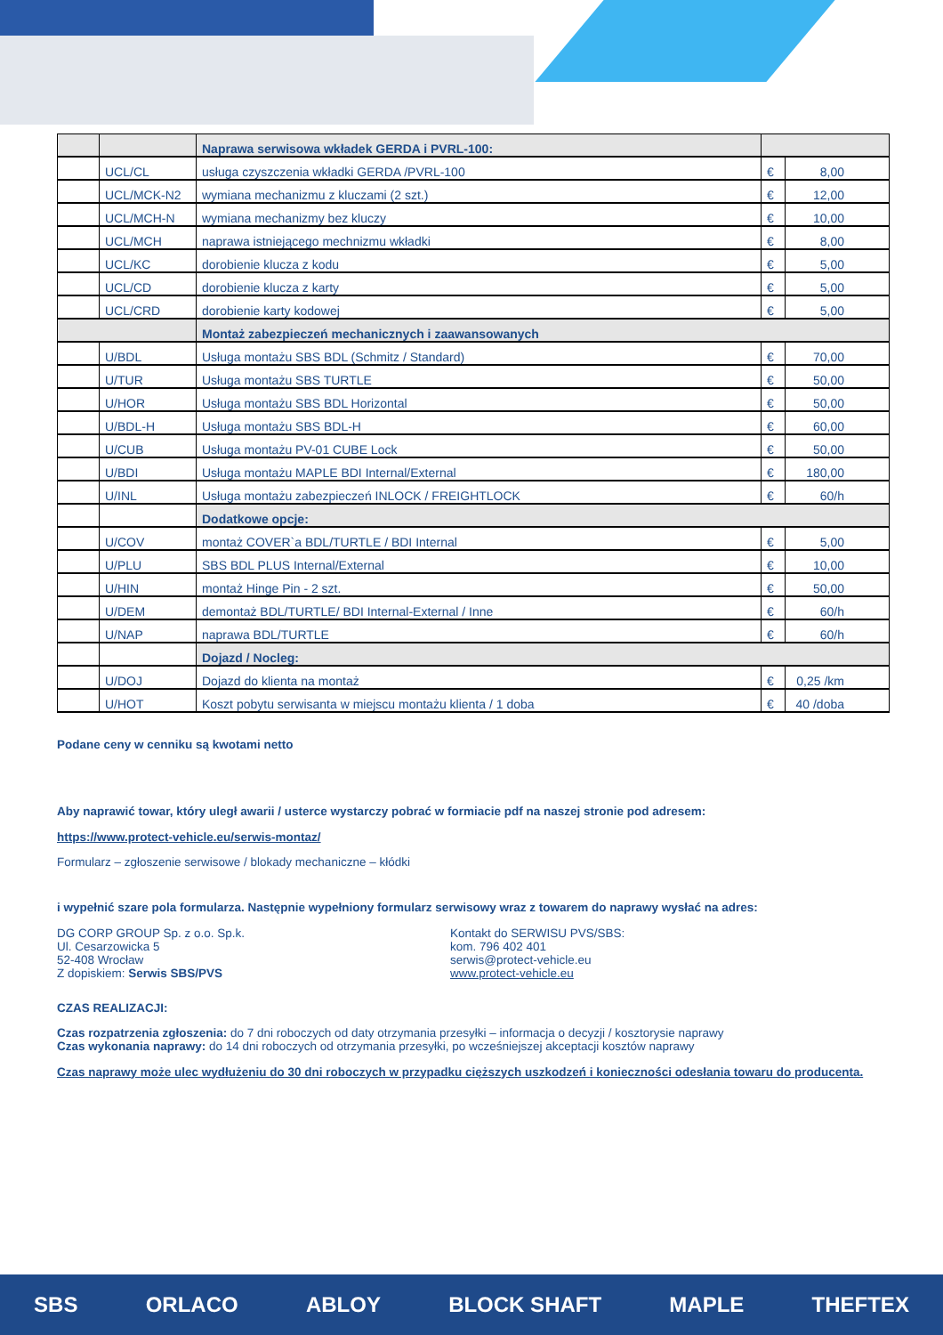| | | Naprawa serwisowa wkładek GERDA i PVRL-100: | | |
| | UCL/CL | usługa czyszczenia wkładki GERDA /PVRL-100 | € | 8,00 |
| | UCL/MCK-N2 | wymiana mechanizmu z kluczami (2 szt.) | € | 12,00 |
| | UCL/MCH-N | wymiana mechanizmy bez kluczy | € | 10,00 |
| | UCL/MCH | naprawa istniejącego mechnizmu wkładki | € | 8,00 |
| | UCL/KC | dorobienie klucza z kodu | € | 5,00 |
| | UCL/CD | dorobienie klucza z karty | € | 5,00 |
| | UCL/CRD | dorobienie karty kodowej | € | 5,00 |
| | | Montaż zabezpieczeń mechanicznych i zaawansowanych | | |
| | U/BDL | Usługa montażu SBS BDL (Schmitz / Standard) | € | 70,00 |
| | U/TUR | Usługa montażu SBS TURTLE | € | 50,00 |
| | U/HOR | Usługa montażu SBS BDL Horizontal | € | 50,00 |
| | U/BDL-H | Usługa montażu SBS BDL-H | € | 60,00 |
| | U/CUB | Usługa montażu PV-01 CUBE Lock | € | 50,00 |
| | U/BDI | Usługa montażu MAPLE BDI Internal/External | € | 180,00 |
| | U/INL | Usługa montażu zabezpieczeń INLOCK / FREIGHTLOCK | € | 60/h |
| | | Dodatkowe opcje: | | |
| | U/COV | montaż COVER`a BDL/TURTLE / BDI Internal | € | 5,00 |
| | U/PLU | SBS BDL PLUS Internal/External | € | 10,00 |
| | U/HIN | montaż Hinge Pin - 2 szt. | € | 50,00 |
| | U/DEM | demontaż BDL/TURTLE/ BDI Internal-External / Inne | € | 60/h |
| | U/NAP | naprawa BDL/TURTLE | € | 60/h |
| | | Dojazd / Nocleg: | | |
| | U/DOJ | Dojazd do klienta na montaż | € | 0,25 /km |
| | U/HOT | Koszt pobytu serwisanta w miejscu montażu klienta / 1 doba | € | 40 /doba |
Podane ceny w cenniku są kwotami netto
Aby naprawić towar, który uległ awarii / usterce wystarczy pobrać w formiacie pdf na naszej stronie pod adresem:
https://www.protect-vehicle.eu/serwis-montaz/
Formularz – zgłoszenie serwisowe / blokady mechaniczne – kłódki
i wypełnić szare pola formularza. Następnie wypełniony formularz serwisowy wraz z towarem do naprawy wysłać na adres:
DG CORP GROUP Sp. z o.o. Sp.k.
Ul. Cesarzowicka 5
52-408 Wrocław
Z dopiskiem: Serwis SBS/PVS
Kontakt do SERWISU PVS/SBS:
kom. 796 402 401
serwis@protect-vehicle.eu
www.protect-vehicle.eu
CZAS REALIZACJI:
Czas rozpatrzenia zgłoszenia: do 7 dni roboczych od daty otrzymania przesyłki – informacja o decyzji / kosztorysie naprawy
Czas wykonania naprawy: do 14 dni roboczych od otrzymania przesyłki, po wcześniejszej akceptacji kosztów naprawy
Czas naprawy może ulec wydłużeniu do 30 dni roboczych w przypadku cięższych uszkodzeń i konieczności odesłania towaru do producenta.
SBS ORLACO ABLOY BLOCK SHAFT MAPLE THEFTEX